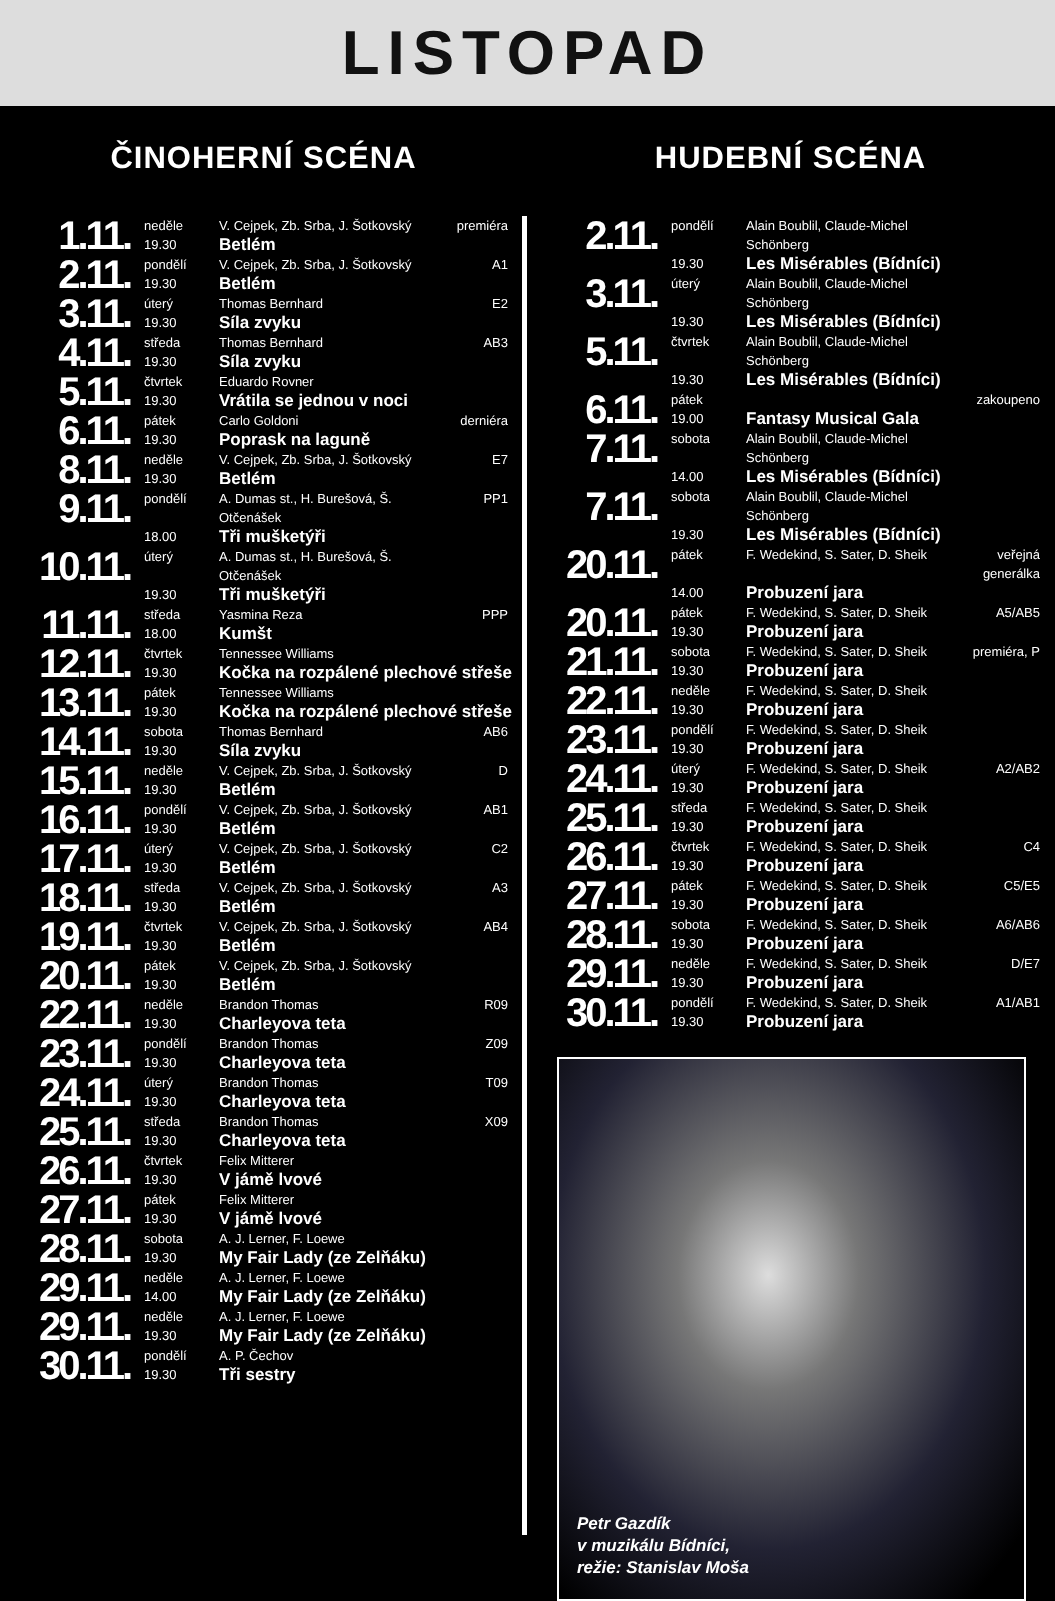LISTOPAD
ČINOHERNÍ SCÉNA
| 1.11. | neděle | V. Cejpek, Zb. Srba, J. Šotkovský | premiéra |
| | 19.30 | Betlém | |
| 2.11. | pondělí | V. Cejpek, Zb. Srba, J. Šotkovský | A1 |
| | 19.30 | Betlém | |
| 3.11. | úterý | Thomas Bernhard | E2 |
| | 19.30 | Síla zvyku | |
| 4.11. | středa | Thomas Bernhard | AB3 |
| | 19.30 | Síla zvyku | |
| 5.11. | čtvrtek | Eduardo Rovner | |
| | 19.30 | Vrátila se jednou v noci | |
| 6.11. | pátek | Carlo Goldoni | derniéra |
| | 19.30 | Poprask na laguně | |
| 8.11. | neděle | V. Cejpek, Zb. Srba, J. Šotkovský | E7 |
| | 19.30 | Betlém | |
| 9.11. | pondělí | A. Dumas st., H. Burešová, Š. Otčenášek | PP1 |
| | 18.00 | Tři mušketýři | |
| 10.11. | úterý | A. Dumas st., H. Burešová, Š. Otčenášek | |
| | 19.30 | Tři mušketýři | |
| 11.11. | středa | Yasmina Reza | PPP |
| | 18.00 | Kumšt | |
| 12.11. | čtvrtek | Tennessee Williams | |
| | 19.30 | Kočka na rozpálené plechové střeše | |
| 13.11. | pátek | Tennessee Williams | |
| | 19.30 | Kočka na rozpálené plechové střeše | |
| 14.11. | sobota | Thomas Bernhard | AB6 |
| | 19.30 | Síla zvyku | |
| 15.11. | neděle | V. Cejpek, Zb. Srba, J. Šotkovský | D |
| | 19.30 | Betlém | |
| 16.11. | pondělí | V. Cejpek, Zb. Srba, J. Šotkovský | AB1 |
| | 19.30 | Betlém | |
| 17.11. | úterý | V. Cejpek, Zb. Srba, J. Šotkovský | C2 |
| | 19.30 | Betlém | |
| 18.11. | středa | V. Cejpek, Zb. Srba, J. Šotkovský | A3 |
| | 19.30 | Betlém | |
| 19.11. | čtvrtek | V. Cejpek, Zb. Srba, J. Šotkovský | AB4 |
| | 19.30 | Betlém | |
| 20.11. | pátek | V. Cejpek, Zb. Srba, J. Šotkovský | |
| | 19.30 | Betlém | |
| 22.11. | neděle | Brandon Thomas | R09 |
| | 19.30 | Charleyova teta | |
| 23.11. | pondělí | Brandon Thomas | Z09 |
| | 19.30 | Charleyova teta | |
| 24.11. | úterý | Brandon Thomas | T09 |
| | 19.30 | Charleyova teta | |
| 25.11. | středa | Brandon Thomas | X09 |
| | 19.30 | Charleyova teta | |
| 26.11. | čtvrtek | Felix Mitterer | |
| | 19.30 | V jámě lvové | |
| 27.11. | pátek | Felix Mitterer | |
| | 19.30 | V jámě lvové | |
| 28.11. | sobota | A. J. Lerner, F. Loewe | |
| | 19.30 | My Fair Lady (ze Zelňáku) | |
| 29.11. | neděle | A. J. Lerner, F. Loewe | |
| | 14.00 | My Fair Lady (ze Zelňáku) | |
| 29.11. | neděle | A. J. Lerner, F. Loewe | |
| | 19.30 | My Fair Lady (ze Zelňáku) | |
| 30.11. | pondělí | A. P. Čechov | |
| | 19.30 | Tři sestry | |
HUDEBNÍ SCÉNA
| 2.11. | pondělí | Alain Boublil, Claude-Michel Schönberg | |
| | 19.30 | Les Misérables (Bídníci) | |
| 3.11. | úterý | Alain Boublil, Claude-Michel Schönberg | |
| | 19.30 | Les Misérables (Bídníci) | |
| 5.11. | čtvrtek | Alain Boublil, Claude-Michel Schönberg | |
| | 19.30 | Les Misérables (Bídníci) | |
| 6.11. | pátek | | zakoupeno |
| | 19.00 | Fantasy Musical Gala | |
| 7.11. | sobota | Alain Boublil, Claude-Michel Schönberg | |
| | 14.00 | Les Misérables (Bídníci) | |
| 7.11. | sobota | Alain Boublil, Claude-Michel Schönberg | |
| | 19.30 | Les Misérables (Bídníci) | |
| 20.11. | pátek | F. Wedekind, S. Sater, D. Sheik | veřejná generálka |
| | 14.00 | Probuzení jara | |
| 20.11. | pátek | F. Wedekind, S. Sater, D. Sheik | A5/AB5 |
| | 19.30 | Probuzení jara | |
| 21.11. | sobota | F. Wedekind, S. Sater, D. Sheik | premiéra, P |
| | 19.30 | Probuzení jara | |
| 22.11. | neděle | F. Wedekind, S. Sater, D. Sheik | |
| | 19.30 | Probuzení jara | |
| 23.11. | pondělí | F. Wedekind, S. Sater, D. Sheik | |
| | 19.30 | Probuzení jara | |
| 24.11. | úterý | F. Wedekind, S. Sater, D. Sheik | A2/AB2 |
| | 19.30 | Probuzení jara | |
| 25.11. | středa | F. Wedekind, S. Sater, D. Sheik | |
| | 19.30 | Probuzení jara | |
| 26.11. | čtvrtek | F. Wedekind, S. Sater, D. Sheik | C4 |
| | 19.30 | Probuzení jara | |
| 27.11. | pátek | F. Wedekind, S. Sater, D. Sheik | C5/E5 |
| | 19.30 | Probuzení jara | |
| 28.11. | sobota | F. Wedekind, S. Sater, D. Sheik | A6/AB6 |
| | 19.30 | Probuzení jara | |
| 29.11. | neděle | F. Wedekind, S. Sater, D. Sheik | D/E7 |
| | 19.30 | Probuzení jara | |
| 30.11. | pondělí | F. Wedekind, S. Sater, D. Sheik | A1/AB1 |
| | 19.30 | Probuzení jara | |
Petr Gazdík
v muzikálu Bídníci,
režie: Stanislav Moša